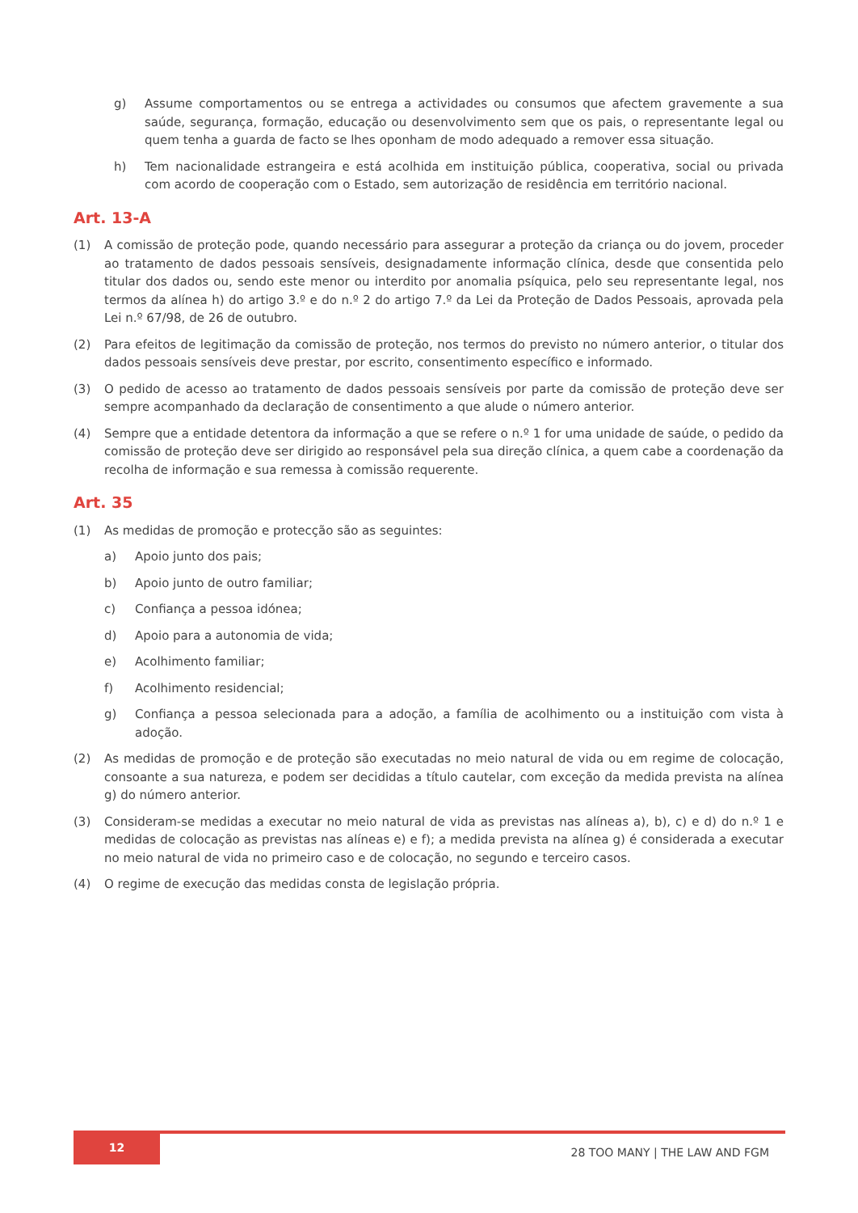g) Assume comportamentos ou se entrega a actividades ou consumos que afectem gravemente a sua saúde, segurança, formação, educação ou desenvolvimento sem que os pais, o representante legal ou quem tenha a guarda de facto se lhes oponham de modo adequado a remover essa situação.
h) Tem nacionalidade estrangeira e está acolhida em instituição pública, cooperativa, social ou privada com acordo de cooperação com o Estado, sem autorização de residência em território nacional.
Art. 13-A
(1) A comissão de proteção pode, quando necessário para assegurar a proteção da criança ou do jovem, proceder ao tratamento de dados pessoais sensíveis, designadamente informação clínica, desde que consentida pelo titular dos dados ou, sendo este menor ou interdito por anomalia psíquica, pelo seu representante legal, nos termos da alínea h) do artigo 3.º e do n.º 2 do artigo 7.º da Lei da Proteção de Dados Pessoais, aprovada pela Lei n.º 67/98, de 26 de outubro.
(2) Para efeitos de legitimação da comissão de proteção, nos termos do previsto no número anterior, o titular dos dados pessoais sensíveis deve prestar, por escrito, consentimento específico e informado.
(3) O pedido de acesso ao tratamento de dados pessoais sensíveis por parte da comissão de proteção deve ser sempre acompanhado da declaração de consentimento a que alude o número anterior.
(4) Sempre que a entidade detentora da informação a que se refere o n.º 1 for uma unidade de saúde, o pedido da comissão de proteção deve ser dirigido ao responsável pela sua direção clínica, a quem cabe a coordenação da recolha de informação e sua remessa à comissão requerente.
Art. 35
(1) As medidas de promoção e protecção são as seguintes:
a) Apoio junto dos pais;
b) Apoio junto de outro familiar;
c) Confiança a pessoa idónea;
d) Apoio para a autonomia de vida;
e) Acolhimento familiar;
f) Acolhimento residencial;
g) Confiança a pessoa selecionada para a adoção, a família de acolhimento ou a instituição com vista à adoção.
(2) As medidas de promoção e de proteção são executadas no meio natural de vida ou em regime de colocação, consoante a sua natureza, e podem ser decididas a título cautelar, com exceção da medida prevista na alínea g) do número anterior.
(3) Consideram-se medidas a executar no meio natural de vida as previstas nas alíneas a), b), c) e d) do n.º 1 e medidas de colocação as previstas nas alíneas e) e f); a medida prevista na alínea g) é considerada a executar no meio natural de vida no primeiro caso e de colocação, no segundo e terceiro casos.
(4) O regime de execução das medidas consta de legislação própria.
12
28 TOO MANY | THE LAW AND FGM